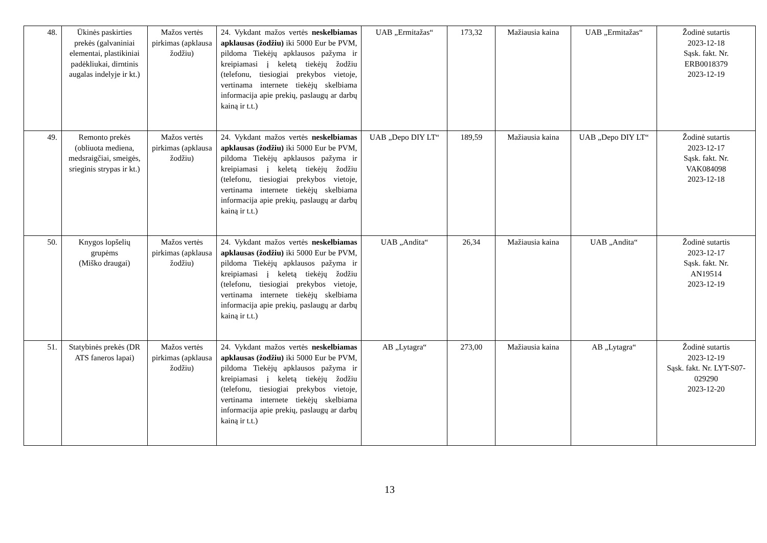| 48. | Ūkinės paskirties prekės (galvaniniai elementai, plastikiniai padėkliukai, dirntinis augalas indelyje ir kt.) | Mažos vertės pirkimas (apklausa žodžiu) | 24. Vykdant mažos vertės neskelbiamas apklausas (žodžiu) iki 5000 Eur be PVM, pildoma Tiekėjų apklausos pažyma ir kreipiamasi į keletą tiekėjų žodžiu (telefonu, tiesiogiai prekybos vietoje, vertinama internete tiekėjų skelbiama informacija apie prekių, paslaugų ar darbų kainą ir t.t.) | UAB „Ermitažas“ | 173,32 | Mažiausia kaina | UAB „Ermitažas“ | Žodinė sutartis 2023-12-18 Sąsk. fakt. Nr. ERB0018379 2023-12-19 |
| 49. | Remonto prekės (obliuota mediena, medsraigčiai, smeigės, srieginis strypas ir kt.) | Mažos vertės pirkimas (apklausa žodžiu) | 24. Vykdant mažos vertės neskelbiamas apklausas (žodžiu) iki 5000 Eur be PVM, pildoma Tiekėjų apklausos pažyma ir kreipiamasi į keletą tiekėjų žodžiu (telefonu, tiesiogiai prekybos vietoje, vertinama internete tiekėjų skelbiama informacija apie prekių, paslaugų ar darbų kainą ir t.t.) | UAB „Depo DIY LT“ | 189,59 | Mažiausia kaina | UAB „Depo DIY LT“ | Žodinė sutartis 2023-12-17 Sąsk. fakt. Nr. VAK084098 2023-12-18 |
| 50. | Knygos lopšelių grupėms (Miško draugai) | Mažos vertės pirkimas (apklausa žodžiu) | 24. Vykdant mažos vertės neskelbiamas apklausas (žodžiu) iki 5000 Eur be PVM, pildoma Tiekėjų apklausos pažyma ir kreipiamasi į keletą tiekėjų žodžiu (telefonu, tiesiogiai prekybos vietoje, vertinama internete tiekėjų skelbiama informacija apie prekių, paslaugų ar darbų kainą ir t.t.) | UAB „Andita“ | 26,34 | Mažiausia kaina | UAB „Andita“ | Žodinė sutartis 2023-12-17 Sąsk. fakt. Nr. AN19514 2023-12-19 |
| 51. | Statybinės prekės (DR ATS faneros lapai) | Mažos vertės pirkimas (apklausa žodžiu) | 24. Vykdant mažos vertės neskelbiamas apklausas (žodžiu) iki 5000 Eur be PVM, pildoma Tiekėjų apklausos pažyma ir kreipiamasi į keletą tiekėjų žodžiu (telefonu, tiesiogiai prekybos vietoje, vertinama internete tiekėjų skelbiama informacija apie prekių, paslaugų ar darbų kainą ir t.t.) | AB „Lytagra“ | 273,00 | Mažiausia kaina | AB „Lytagra“ | Žodinė sutartis 2023-12-19 Sąsk. fakt. Nr. LYT-S07-029290 2023-12-20 |
13